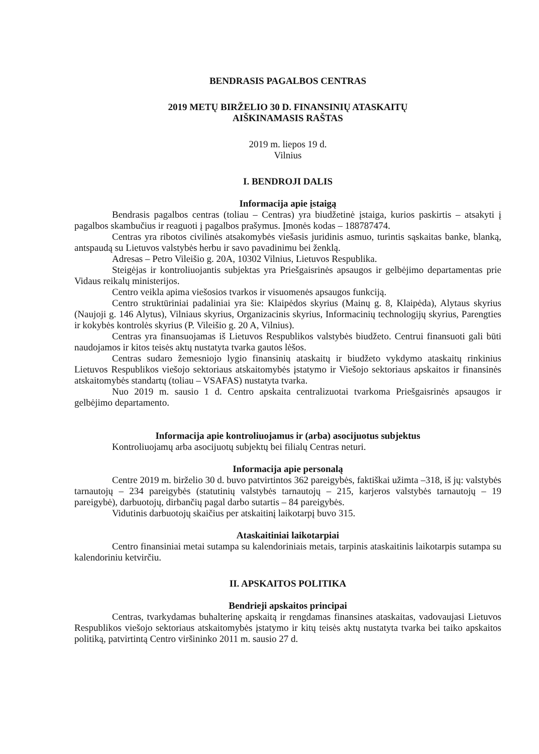BENDRASIS PAGALBOS CENTRAS
2019 METŲ BIRŽELIO 30 D. FINANSINIŲ ATASKAITŲ
AIŠKINAMASIS RAŠTAS
2019 m. liepos 19 d.
Vilnius
I. BENDROJI DALIS
Informacija apie įstaigą
Bendrasis pagalbos centras (toliau – Centras) yra biudžetinė įstaiga, kurios paskirtis – atsakyti į pagalbos skambučius ir reaguoti į pagalbos prašymus. Įmonės kodas – 188787474.
Centras yra ribotos civilinės atsakomybės viešasis juridinis asmuo, turintis sąskaitas banke, blanką, antspaudą su Lietuvos valstybės herbu ir savo pavadinimu bei ženklą.
Adresas – Petro Vileišio g. 20A, 10302 Vilnius, Lietuvos Respublika.
Steigėjas ir kontroliuojantis subjektas yra Priešgaisrinės apsaugos ir gelbėjimo departamentas prie Vidaus reikalų ministerijos.
Centro veikla apima viešosios tvarkos ir visuomenės apsaugos funkciją.
Centro struktūriniai padaliniai yra šie: Klaipėdos skyrius (Mainų g. 8, Klaipėda), Alytaus skyrius (Naujoji g. 146 Alytus), Vilniaus skyrius, Organizacinis skyrius, Informacinių technologijų skyrius, Parengties ir kokybės kontrolės skyrius (P. Vileišio g. 20 A, Vilnius).
Centras yra finansuojamas iš Lietuvos Respublikos valstybės biudžeto. Centrui finansuoti gali būti naudojamos ir kitos teisės aktų nustatyta tvarka gautos lėšos.
Centras sudaro žemesniojo lygio finansinių ataskaitų ir biudžeto vykdymo ataskaitų rinkinius Lietuvos Respublikos viešojo sektoriaus atskaitomybės įstatymo ir Viešojo sektoriaus apskaitos ir finansinės atskaitomybės standartų (toliau – VSAFAS) nustatyta tvarka.
Nuo 2019 m. sausio 1 d. Centro apskaita centralizuotai tvarkoma Priešgaisrinės apsaugos ir gelbėjimo departamento.
Informacija apie kontroliuojamus ir (arba) asocijuotus subjektus
Kontroliuojamų arba asocijuotų subjektų bei filialų Centras neturi.
Informacija apie personalą
Centre 2019 m. birželio 30 d. buvo patvirtintos 362 pareigybės, faktiškai užimta –318, iš jų: valstybės tarnautojų – 234 pareigybės (statutinių valstybės tarnautojų – 215, karjeros valstybės tarnautojų – 19 pareigybė), darbuotojų, dirbančių pagal darbo sutartis – 84 pareigybės.
Vidutinis darbuotojų skaičius per atskaitinį laikotarpį buvo 315.
Ataskaitiniai laikotarpiai
Centro finansiniai metai sutampa su kalendoriniais metais, tarpinis ataskaitinis laikotarpis sutampa su kalendoriniu ketvirčiu.
II. APSKAITOS POLITIKA
Bendrieji apskaitos principai
Centras, tvarkydamas buhalterinę apskaitą ir rengdamas finansines ataskaitas, vadovaujasi Lietuvos Respublikos viešojo sektoriaus atskaitomybės įstatymo ir kitų teisės aktų nustatyta tvarka bei taiko apskaitos politiką, patvirtintą Centro viršininko 2011 m. sausio 27 d.